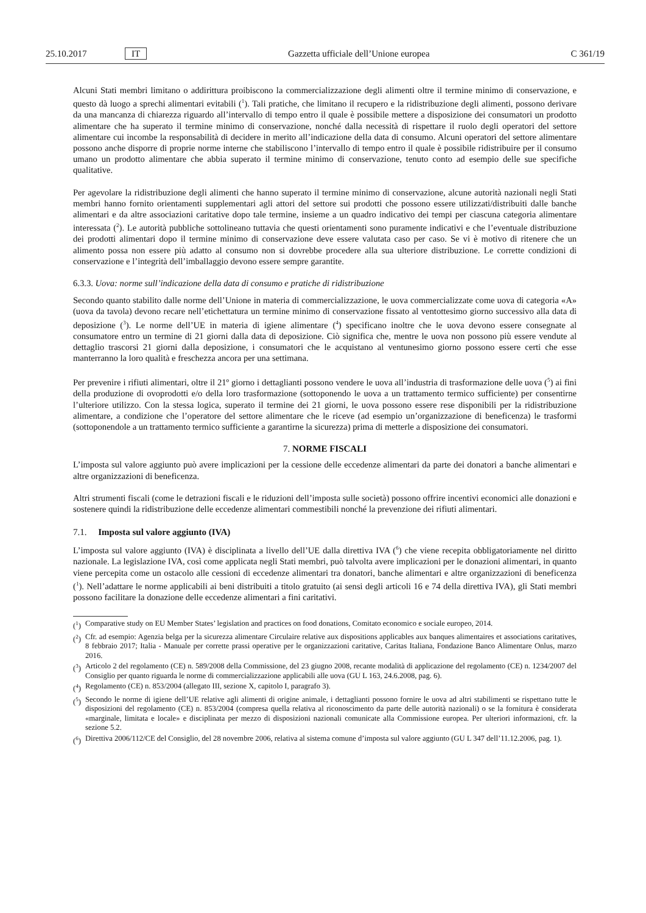25.10.2017 IT Gazzetta ufficiale dell’Unione europea C 361/19
Alcuni Stati membri limitano o addirittura proibiscono la commercializzazione degli alimenti oltre il termine minimo di conservazione, e questo dà luogo a sprechi alimentari evitabili (<sup>1</sup>). Tali pratiche, che limitano il recupero e la ridistribuzione degli alimenti, possono derivare da una mancanza di chiarezza riguardo all’intervallo di tempo entro il quale è possibile mettere a disposizione dei consumatori un prodotto alimentare che ha superato il termine minimo di conservazione, nonché dalla necessità di rispettare il ruolo degli operatori del settore alimentare cui incombe la responsabilità di decidere in merito all’indicazione della data di consumo. Alcuni operatori del settore alimentare possono anche disporre di proprie norme interne che stabiliscono l’intervallo di tempo entro il quale è possibile ridistribuire per il consumo umano un prodotto alimentare che abbia superato il termine minimo di conservazione, tenuto conto ad esempio delle sue specifiche qualitative.
Per agevolare la ridistribuzione degli alimenti che hanno superato il termine minimo di conservazione, alcune autorità nazionali negli Stati membri hanno fornito orientamenti supplementari agli attori del settore sui prodotti che possono essere utilizzati/distribuiti dalle banche alimentari e da altre associazioni caritative dopo tale termine, insieme a un quadro indicativo dei tempi per ciascuna categoria alimentare interessata (<sup>2</sup>). Le autorità pubbliche sottolineano tuttavia che questi orientamenti sono puramente indicativi e che l’eventuale distribuzione dei prodotti alimentari dopo il termine minimo di conservazione deve essere valutata caso per caso. Se vi è motivo di ritenere che un alimento possa non essere più adatto al consumo non si dovrebbe procedere alla sua ulteriore distribuzione. Le corrette condizioni di conservazione e l’integrità dell’imballaggio devono essere sempre garantite.
6.3.3. Uova: norme sull’indicazione della data di consumo e pratiche di ridistribuzione
Secondo quanto stabilito dalle norme dell’Unione in materia di commercializzazione, le uova commercializzate come uova di categoria «A» (uova da tavola) devono recare nell’etichettatura un termine minimo di conservazione fissato al ventottesimo giorno successivo alla data di deposizione (<sup>3</sup>). Le norme dell’UE in materia di igiene alimentare (<sup>4</sup>) specificano inoltre che le uova devono essere consegnate al consumatore entro un termine di 21 giorni dalla data di deposizione. Ciò significa che, mentre le uova non possono più essere vendute al dettaglio trascorsi 21 giorni dalla deposizione, i consumatori che le acquistano al ventunesimo giorno possono essere certi che esse manterranno la loro qualità e freschezza ancora per una settimana.
Per prevenire i rifiuti alimentari, oltre il 21º giorno i dettaglianti possono vendere le uova all’industria di trasformazione delle uova (<sup>5</sup>) ai fini della produzione di ovoprodotti e/o della loro trasformazione (sottoponendo le uova a un trattamento termico sufficiente) per consentirne l’ulteriore utilizzo. Con la stessa logica, superato il termine dei 21 giorni, le uova possono essere rese disponibili per la ridistribuzione alimentare, a condizione che l’operatore del settore alimentare che le riceve (ad esempio un’organizzazione di beneficenza) le trasformi (sottoponendole a un trattamento termico sufficiente a garantirne la sicurezza) prima di metterle a disposizione dei consumatori.
7. NORME FISCALI
L’imposta sul valore aggiunto può avere implicazioni per la cessione delle eccedenze alimentari da parte dei donatori a banche alimentari e altre organizzazioni di beneficenza.
Altri strumenti fiscali (come le detrazioni fiscali e le riduzioni dell’imposta sulle società) possono offrire incentivi economici alle donazioni e sostenere quindi la ridistribuzione delle eccedenze alimentari commestibili nonché la prevenzione dei rifiuti alimentari.
7.1. Imposta sul valore aggiunto (IVA)
L’imposta sul valore aggiunto (IVA) è disciplinata a livello dell’UE dalla direttiva IVA (<sup>6</sup>) che viene recepita obbligatoriamente nel diritto nazionale. La legislazione IVA, così come applicata negli Stati membri, può talvolta avere implicazioni per le donazioni alimentari, in quanto viene percepita come un ostacolo alle cessioni di eccedenze alimentari tra donatori, banche alimentari e altre organizzazioni di beneficenza (<sup>1</sup>). Nell’adattare le norme applicabili ai beni distribuiti a titolo gratuito (ai sensi degli articoli 16 e 74 della direttiva IVA), gli Stati membri possono facilitare la donazione delle eccedenze alimentari a fini caritativi.
(<sup>1</sup>) Comparative study on EU Member States’ legislation and practices on food donations, Comitato economico e sociale europeo, 2014.
(<sup>2</sup>) Cfr. ad esempio: Agenzia belga per la sicurezza alimentare Circulaire relative aux dispositions applicables aux banques alimentaires et associations caritatives, 8 febbraio 2017; Italia - Manuale per corrette prassi operative per le organizzazioni caritative, Caritas Italiana, Fondazione Banco Alimentare Onlus, marzo 2016.
(<sup>3</sup>) Articolo 2 del regolamento (CE) n. 589/2008 della Commissione, del 23 giugno 2008, recante modalità di applicazione del regolamento (CE) n. 1234/2007 del Consiglio per quanto riguarda le norme di commercializzazione applicabili alle uova (GU L 163, 24.6.2008, pag. 6).
(<sup>4</sup>) Regolamento (CE) n. 853/2004 (allegato III, sezione X, capitolo I, paragrafo 3).
(<sup>5</sup>) Secondo le norme di igiene dell’UE relative agli alimenti di origine animale, i dettaglianti possono fornire le uova ad altri stabilimenti se rispettano tutte le disposizioni del regolamento (CE) n. 853/2004 (compresa quella relativa al riconoscimento da parte delle autorità nazionali) o se la fornitura è considerata «marginale, limitata e locale» e disciplinata per mezzo di disposizioni nazionali comunicate alla Commissione europea. Per ulteriori informazioni, cfr. la sezione 5.2.
(<sup>6</sup>) Direttiva 2006/112/CE del Consiglio, del 28 novembre 2006, relativa al sistema comune d’imposta sul valore aggiunto (GU L 347 dell’11.12.2006, pag. 1).